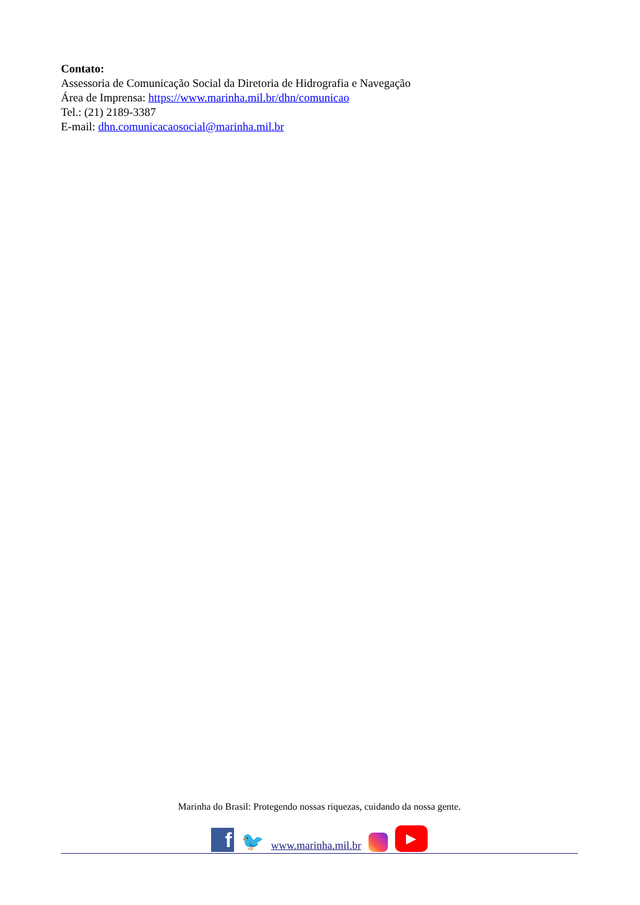Contato:
Assessoria de Comunicação Social da Diretoria de Hidrografia e Navegação
Área de Imprensa: https://www.marinha.mil.br/dhn/comunicao
Tel.: (21) 2189-3387
E-mail: dhn.comunicacaosocial@marinha.mil.br
Marinha do Brasil: Protegendo nossas riquezas, cuidando da nossa gente.
f
🐦
www.marinha.mil.br
▶